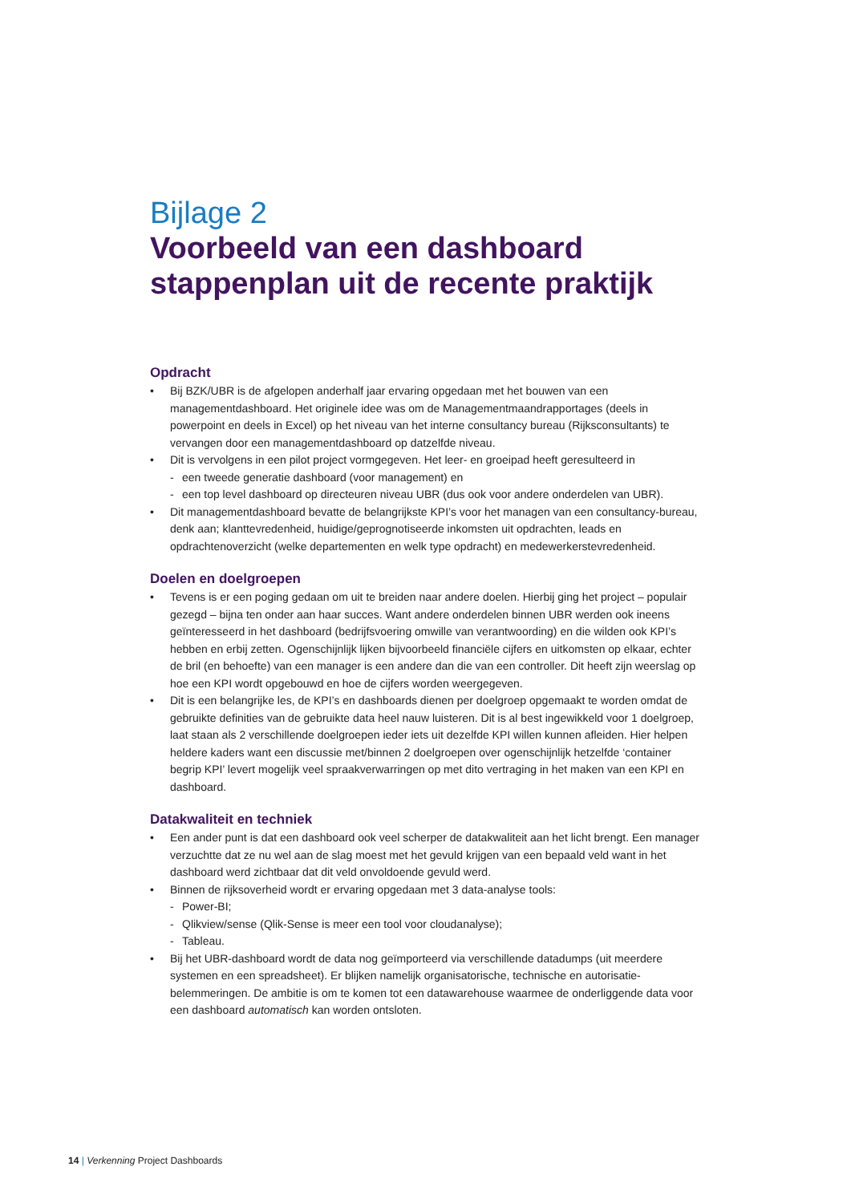Bijlage 2
Voorbeeld van een dashboard stappenplan uit de recente praktijk
Opdracht
• Bij BZK/UBR is de afgelopen anderhalf jaar ervaring opgedaan met het bouwen van een managementdashboard. Het originele idee was om de Managementmaandrapportages (deels in powerpoint en deels in Excel) op het niveau van het interne consultancy bureau (Rijksconsultants) te vervangen door een managementdashboard op datzelfde niveau.
• Dit is vervolgens in een pilot project vormgegeven. Het leer- en groeipad heeft geresulteerd in
- een tweede generatie dashboard (voor management) en
- een top level dashboard op directeuren niveau UBR (dus ook voor andere onderdelen van UBR).
• Dit managementdashboard bevatte de belangrijkste KPI’s voor het managen van een consultancy-bureau, denk aan; klanttevredenheid, huidige/geprognotiseerde inkomsten uit opdrachten, leads en opdrachtenoverzicht (welke departementen en welk type opdracht) en medewerkerstevredenheid.
Doelen en doelgroepen
• Tevens is er een poging gedaan om uit te breiden naar andere doelen. Hierbij ging het project – populair gezegd – bijna ten onder aan haar succes. Want andere onderdelen binnen UBR werden ook ineens geïnteresseerd in het dashboard (bedrijfsvoering omwille van verantwoording) en die wilden ook KPI’s hebben en erbij zetten. Ogenschijnlijk lijken bijvoorbeeld financiële cijfers en uitkomsten op elkaar, echter de bril (en behoefte) van een manager is een andere dan die van een controller. Dit heeft zijn weerslag op hoe een KPI wordt opgebouwd en hoe de cijfers worden weergegeven.
• Dit is een belangrijke les, de KPI’s en dashboards dienen per doelgroep opgemaakt te worden omdat de gebruikte definities van de gebruikte data heel nauw luisteren. Dit is al best ingewikkeld voor 1 doelgroep, laat staan als 2 verschillende doelgroepen ieder iets uit dezelfde KPI willen kunnen afleiden. Hier helpen heldere kaders want een discussie met/binnen 2 doelgroepen over ogenschijnlijk hetzelfde ‘container begrip KPI’ levert mogelijk veel spraakverwarringen op met dito vertraging in het maken van een KPI en dashboard.
Datakwaliteit en techniek
• Een ander punt is dat een dashboard ook veel scherper de datakwaliteit aan het licht brengt. Een manager verzuchtte dat ze nu wel aan de slag moest met het gevuld krijgen van een bepaald veld want in het dashboard werd zichtbaar dat dit veld onvoldoende gevuld werd.
• Binnen de rijksoverheid wordt er ervaring opgedaan met 3 data-analyse tools:
- Power-BI;
- Qlikview/sense (Qlik-Sense is meer een tool voor cloudanalyse);
- Tableau.
• Bij het UBR-dashboard wordt de data nog geïmporteerd via verschillende datadumps (uit meerdere systemen en een spreadsheet). Er blijken namelijk organisatorische, technische en autorisatie-belemmeringen. De ambitie is om te komen tot een datawarehouse waarmee de onderliggende data voor een dashboard automatisch kan worden ontsloten.
14 | Verkenning Project Dashboards